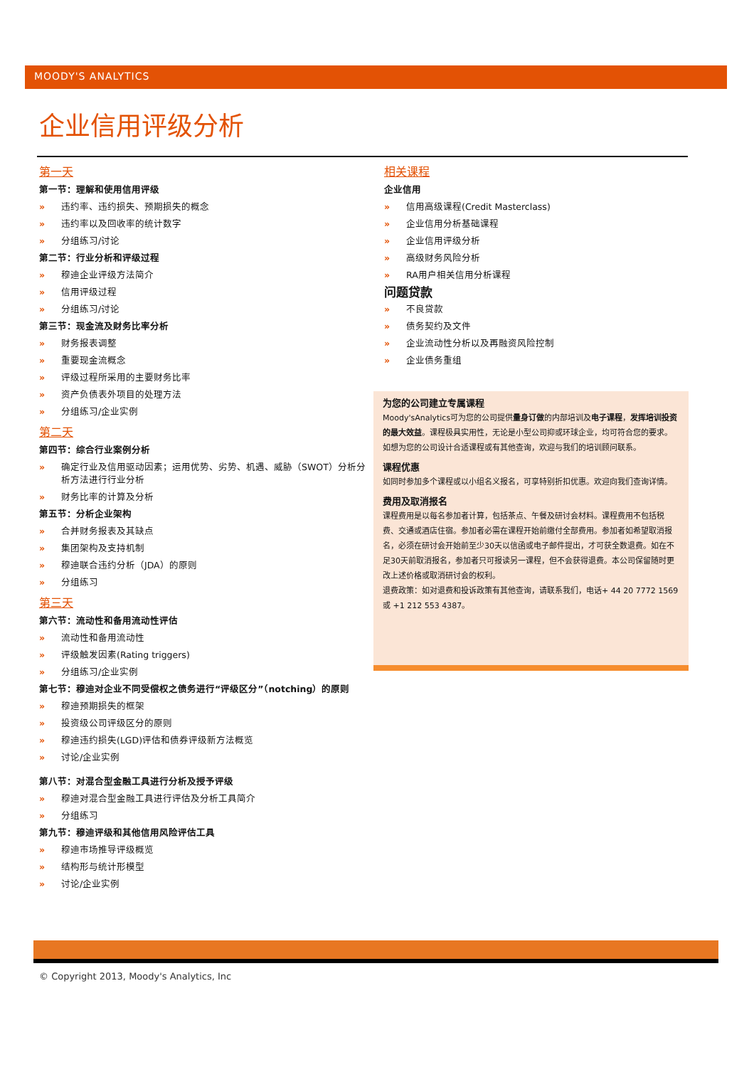MOODY'S ANALYTICS
企业信用评级分析
第一天
第一节：理解和使用信用评级
» 违约率、违约损失、预期损失的概念
» 违约率以及回收率的统计数字
» 分组练习/讨论
第二节：行业分析和评级过程
» 穆迪企业评级方法简介
» 信用评级过程
» 分组练习/讨论
第三节：现金流及财务比率分析
» 财务报表调整
» 重要现金流概念
» 评级过程所采用的主要财务比率
» 资产负债表外项目的处理方法
» 分组练习/企业实例
第二天
第四节：综合行业案例分析
» 确定行业及信用驱动因素；运用优势、劣势、机遇、威胁（SWOT）分析分析方法进行行业分析
» 财务比率的计算及分析
第五节：分析企业架构
» 合并财务报表及其缺点
» 集团架构及支持机制
» 穆迪联合违约分析（JDA）的原则
» 分组练习
第三天
第六节：流动性和备用流动性评估
» 流动性和备用流动性
» 评级触发因素(Rating triggers)
» 分组练习/企业实例
第七节：穆迪对企业不同受偿权之债务进行“评级区分”（notching）的原则
» 穆迪预期损失的框架
» 投资级公司评级区分的原则
» 穆迪违约损失(LGD)评估和债券评级新方法概览
» 讨论/企业实例
第八节：对混合型金融工具进行分析及授予评级
» 穆迪对混合型金融工具进行评估及分析工具简介
» 分组练习
第九节：穆迪评级和其他信用风险评估工具
» 穆迪市场推导评级概览
» 结构形与统计形模型
» 讨论/企业实例
相关课程
企业信用
» 信用高级课程(Credit Masterclass)
» 企业信用分析基础课程
» 企业信用评级分析
» 高级财务风险分析
» RA用户相关信用分析课程
问题贷款
» 不良贷款
» 债务契约及文件
» 企业流动性分析以及再融资风险控制
» 企业债务重组
为您的公司建立专属课程
Moody'sAnalytics可为您的公司提供量身订做的内部培训及电子课程，发挥培训投资的最大效益。课程极具实用性，无论是小型公司抑或环球企业，均可符合您的要求。如想为您的公司设计合适课程或有其他查询，欢迎与我们的培训顾问联系。
课程优惠
如同时参加多个课程或以小组名义报名，可享特别折扣优惠。欢迎向我们查询详情。
费用及取消报名
课程费用是以每名参加者计算，包括茶点、午餐及研讨会材料。课程费用不包括税费、交通或酒店住宿。参加者必需在课程开始前缴付全部费用。参加者如希望取消报名，必须在研讨会开始前至少30天以信函或电子邮件提出，才可获全数退费。如在不足30天前取消报名，参加者只可报读另一课程，但不会获得退费。本公司保留随时更改上述价格或取消研讨会的权利。
退费政策：如对退费和投诉政策有其他查询，请联系我们，电话+ 44 20 7772 1569 或 +1 212 553 4387。
© Copyright 2013, Moody's Analytics, Inc